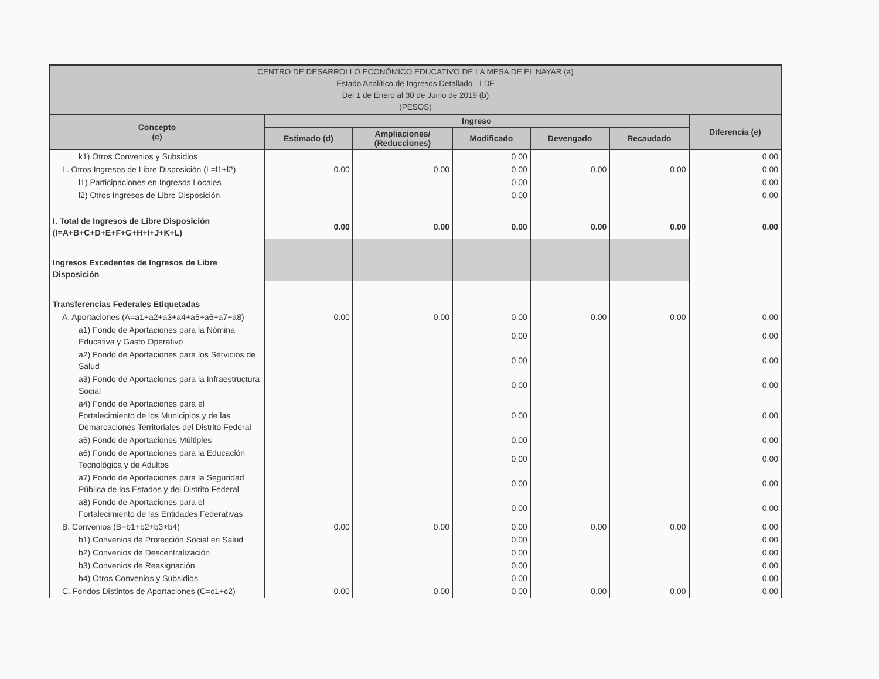| CENTRO DE DESARROLLO ECONÓMICO EDUCATIVO DE LA MESA DE EL NAYAR (a) Estado Analítico de Ingresos Detallado - LDF Del 1 de Enero al 30 de Junio de 2019 (b) (PESOS) | | | | | | |
| Concepto (c) | Ingreso | | | | | Diferencia (e) |
| | Estimado (d) | Ampliaciones/ (Reducciones) | Modificado | Devengado | Recaudado | |
| k1) Otros Convenios y Subsidios | | | 0.00 | | | 0.00 |
| L. Otros Ingresos de Libre Disposición (L=l1+l2) | 0.00 | 0.00 | 0.00 | 0.00 | 0.00 | 0.00 |
| l1) Participaciones en Ingresos Locales | | | 0.00 | | | 0.00 |
| l2) Otros Ingresos de Libre Disposición | | | 0.00 | | | 0.00 |
| I. Total de Ingresos de Libre Disposición (I=A+B+C+D+E+F+G+H+I+J+K+L) | 0.00 | 0.00 | 0.00 | 0.00 | 0.00 | 0.00 |
| Ingresos Excedentes de Ingresos de Libre Disposición | | | | | | |
| Transferencias Federales Etiquetadas | | | | | | |
| A. Aportaciones (A=a1+a2+a3+a4+a5+a6+a7+a8) | 0.00 | 0.00 | 0.00 | 0.00 | 0.00 | 0.00 |
| a1) Fondo de Aportaciones para la Nómina Educativa y Gasto Operativo | | | 0.00 | | | 0.00 |
| a2) Fondo de Aportaciones para los Servicios de Salud | | | 0.00 | | | 0.00 |
| a3) Fondo de Aportaciones para la Infraestructura Social | | | 0.00 | | | 0.00 |
| a4) Fondo de Aportaciones para el Fortalecimiento de los Municipios y de las Demarcaciones Territoriales del Distrito Federal | | | 0.00 | | | 0.00 |
| a5) Fondo de Aportaciones Múltiples | | | 0.00 | | | 0.00 |
| a6) Fondo de Aportaciones para la Educación Tecnológica y de Adultos | | | 0.00 | | | 0.00 |
| a7) Fondo de Aportaciones para la Seguridad Pública de los Estados y del Distrito Federal | | | 0.00 | | | 0.00 |
| a8) Fondo de Aportaciones para el Fortalecimiento de las Entidades Federativas | | | 0.00 | | | 0.00 |
| B. Convenios (B=b1+b2+b3+b4) | 0.00 | 0.00 | 0.00 | 0.00 | 0.00 | 0.00 |
| b1) Convenios de Protección Social en Salud | | | 0.00 | | | 0.00 |
| b2) Convenios de Descentralización | | | 0.00 | | | 0.00 |
| b3) Convenios de Reasignación | | | 0.00 | | | 0.00 |
| b4) Otros Convenios y Subsidios | | | 0.00 | | | 0.00 |
| C. Fondos Distintos de Aportaciones (C=c1+c2) | 0.00 | 0.00 | 0.00 | 0.00 | 0.00 | 0.00 |